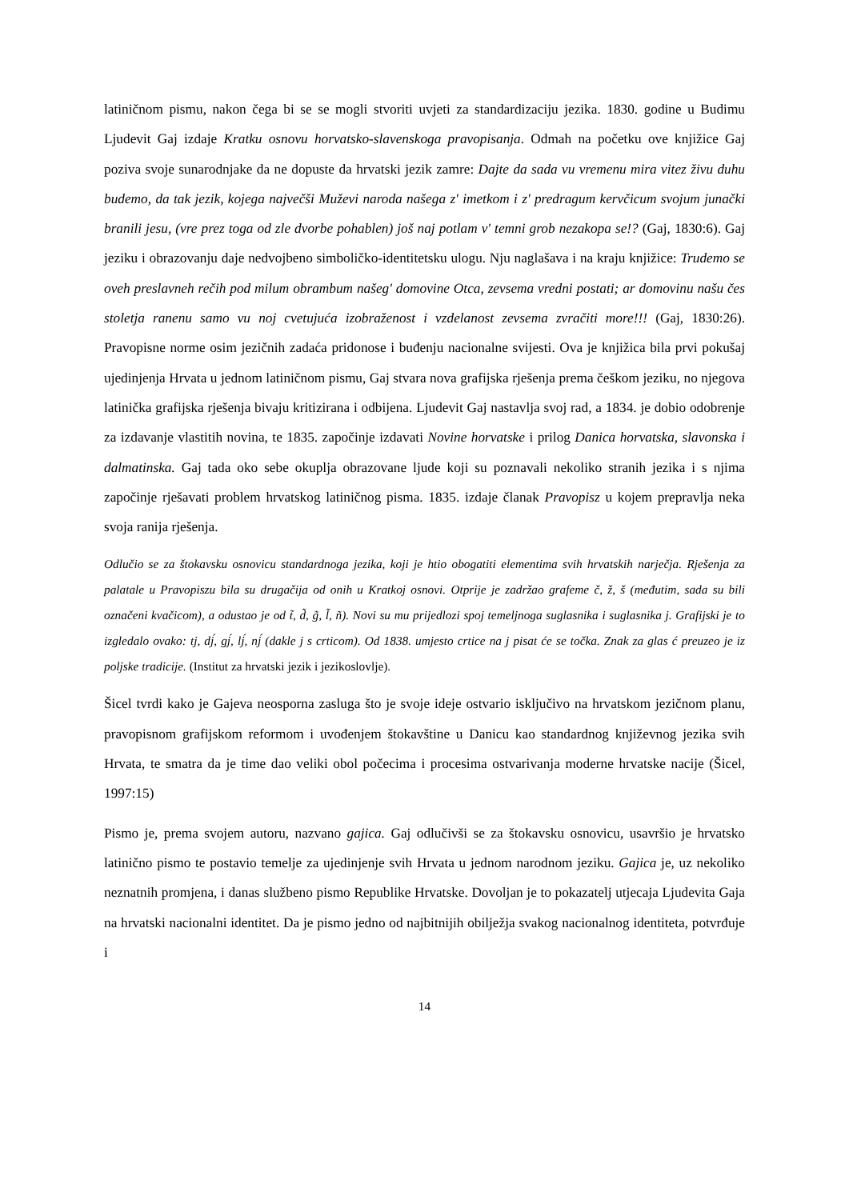latiničnom pismu, nakon čega bi se se mogli stvoriti uvjeti za standardizaciju jezika. 1830. godine u Budimu Ljudevit Gaj izdaje Kratku osnovu horvatsko-slavenskoga pravopisanja. Odmah na početku ove knjižice Gaj poziva svoje sunarodnjake da ne dopuste da hrvatski jezik zamre: Dajte da sada vu vremenu mira vitez živu duhu budemo, da tak jezik, kojega največši Muževi naroda našega z' imetkom i z' predragum kervčicum svojum junački branili jesu, (vre prez toga od zle dvorbe pohablen) još naj potlam v' temni grob nezakopa se!? (Gaj, 1830:6). Gaj jeziku i obrazovanju daje nedvojbeno simboličko-identitetsku ulogu. Nju naglašava i na kraju knjižice: Trudemo se oveh preslavneh rečih pod milum obrambum našeg' domovine Otca, zevsema vredni postati; ar domovinu našu čes stoletja ranenu samo vu noj cvetujuća izobraženost i vzdelanost zevsema zvračiti more!!! (Gaj, 1830:26). Pravopisne norme osim jezičnih zadaća pridonose i buđenju nacionalne svijesti. Ova je knjižica bila prvi pokušaj ujedinjenja Hrvata u jednom latiničnom pismu, Gaj stvara nova grafijska rješenja prema češkom jeziku, no njegova latinička grafijska rješenja bivaju kritizirana i odbijena. Ljudevit Gaj nastavlja svoj rad, a 1834. je dobio odobrenje za izdavanje vlastitih novina, te 1835. započinje izdavati Novine horvatske i prilog Danica horvatska, slavonska i dalmatinska. Gaj tada oko sebe okuplja obrazovane ljude koji su poznavali nekoliko stranih jezika i s njima započinje rješavati problem hrvatskog latiničnog pisma. 1835. izdaje članak Pravopisz u kojem prepravlja neka svoja ranija rješenja.
Odlučio se za štokavsku osnovicu standardnoga jezika, koji je htio obogatiti elementima svih hrvatskih narječja. Rješenja za palatale u Pravopiszu bila su drugačija od onih u Kratkoj osnovi. Otprije je zadržao grafeme č, ž, š (međutim, sada su bili označeni kvačicom), a odustao je od t̃, d̃, g̃, l̃, ñ). Novi su mu prijedlozi spoj temeljnoga suglasnika i suglasnika j. Grafijski je to izgledalo ovako: tj, dj́, gj́, lj́, nj́ (dakle j s crticom). Od 1838. umjesto crtice na j pisat će se točka. Znak za glas ć preuzeo je iz poljske tradicije. (Institut za hrvatski jezik i jezikoslovlje).
Šicel tvrdi kako je Gajeva neosporna zasluga što je svoje ideje ostvario isključivo na hrvatskom jezičnom planu, pravopisnom grafijskom reformom i uvođenjem štokavštine u Danicu kao standardnog književnog jezika svih Hrvata, te smatra da je time dao veliki obol počecima i procesima ostvarivanja moderne hrvatske nacije (Šicel, 1997:15)
Pismo je, prema svojem autoru, nazvano gajica. Gaj odlučivši se za štokavsku osnovicu, usavršio je hrvatsko latinično pismo te postavio temelje za ujedinjenje svih Hrvata u jednom narodnom jeziku. Gajica je, uz nekoliko neznatnih promjena, i danas službeno pismo Republike Hrvatske. Dovoljan je to pokazatelj utjecaja Ljudevita Gaja na hrvatski nacionalni identitet. Da je pismo jedno od najbitnijih obilježja svakog nacionalnog identiteta, potvrđuje i
14